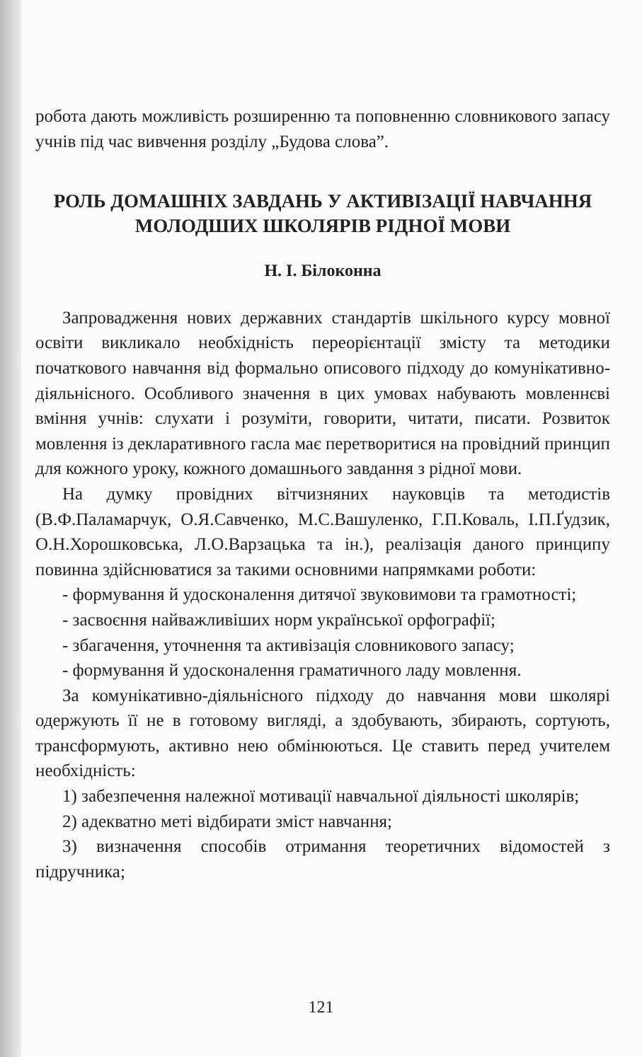робота дають можливість розширенню та поповненню словникового запасу учнів під час вивчення розділу „Будова слова”.
РОЛЬ ДОМАШНІХ ЗАВДАНЬ У АКТИВІЗАЦІЇ НАВЧАННЯ МОЛОДШИХ ШКОЛЯРІВ РІДНОЇ МОВИ
Н. І. Білоконна
Запровадження нових державних стандартів шкільного курсу мовної освіти викликало необхідність переорієнтації змісту та методики початкового навчання від формально описового підходу до комунікативно-діяльнісного. Особливого значення в цих умовах набувають мовленнєві вміння учнів: слухати і розуміти, говорити, читати, писати. Розвиток мовлення із декларативного гасла має перетворитися на провідний принцип для кожного уроку, кожного домашнього завдання з рідної мови.
На думку провідних вітчизняних науковців та методистів (В.Ф.Паламарчук, О.Я.Савченко, М.С.Вашуленко, Г.П.Коваль, І.П.Ґудзик, О.Н.Хорошковська, Л.О.Варзацька та ін.), реалізація даного принципу повинна здійснюватися за такими основними напрямками роботи:
- формування й удосконалення дитячої звуковимови та грамотності;
- засвоєння найважливіших норм української орфографії;
- збагачення, уточнення та активізація словникового запасу;
- формування й удосконалення граматичного ладу мовлення.
За комунікативно-діяльнісного підходу до навчання мови школярі одержують її не в готовому вигляді, а здобувають, збирають, сортують, трансформують, активно нею обмінюються. Це ставить перед учителем необхідність:
1) забезпечення належної мотивації навчальної діяльності школярів;
2) адекватно меті відбирати зміст навчання;
3) визначення способів отримання теоретичних відомостей з підручника;
121